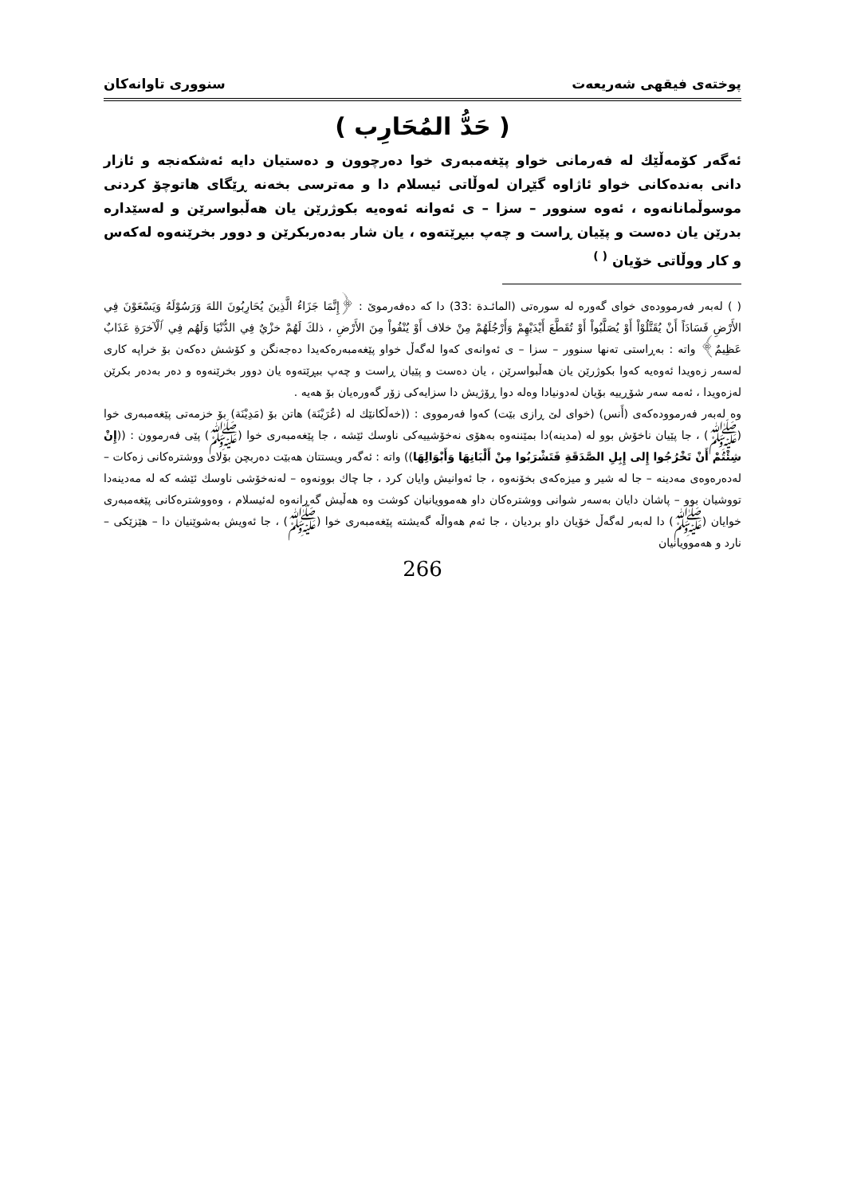پوختەی فیقهی شەریعەت سنووری تاوانەکان
( حَدُّ المُحَارِب )
ئەگەر کۆمەڵێك لە فەرمانی خواو پێغەمبەری خوا دەرچوون و دەستیان دایە ئەشکەنجە و ئازار دانی بەندەکانی خواو ئاژاوە گێڕان لەوڵاتی ئیسلام دا و مەترسی بخەنە ڕێگای هاتوچۆ کردنی موسوڵمانانەوە ، ئەوە سنوور – سزا – ی ئەوانە ئەوەیە بکوژرێن یان هەڵبواسرێن و لەسێداره بدرێن یان دەست و پێیان ڕاست و چەپ ببڕێتەوە ، یان شار بەدەربکرێن و دوور بخرێنەوە لەکەس و کار ووڵاتی خۆیان <sup>( )</sup>
( ) لەبەر فەرموودەی خوای گەورە لە سورەتی (المائـدة :33) دا کە دەفەرموێ : ﴿إِنَّمَا جَزَاءُ الَّذِينَ يُحَارِبُونَ اللهَ وَرَسُوْلَهُ وَيَسْعَوْنَ فِي الأَرْضِ فَسَادَاً أَنْ يُقَتَّلُوْاْ أَوْ يُصَلَّبُواْ أَوْ تُقَطَّعَ أَيْدَيْهِمْ وَأَرْجُلَهُمْ مِنْ خلاف أَوْ يُنْفُواْ مِنَ الأَرْضِ ، ذلكَ لَهُمْ خزْيٌ فِي الدُّنْيَا وَلَهُم فِي ٱلْآخرَةِ عَذَابٌ عَظِيمٌ﴾ واتە : بەڕاستی تەنها سنوور – سزا – ی ئەوانەی کەوا لەگەڵ خواو پێغەمبەرەکەیدا دەجەنگن و کۆشش دەکەن بۆ خراپە کاری لەسەر زەویدا ئەوەیە کەوا بکوژرێن یان هەڵبواسرێن ، یان دەست و پێیان ڕاست و چەپ ببڕێتەوە یان دوور بخرێنەوە و دەر بەدەر بکرێن لەزەویدا ، ئەمە سەر شۆڕییە بۆیان لەدونیادا وەلە دوا ڕۆژیش دا سزایەکی زۆر گەورەیان بۆ هەیە .
وە لەبەر فەرموودەکەی (أَنس) (خوای لێ ڕازی بێت) کەوا فەرمووی : ((خەڵکانێك لە (عُرَيْنَة) هاتن بۆ (مَدِيْنَة) بۆ خزمەتی پێغەمبەری خوا (ﷺ) ، جا پێیان ناخۆش بوو لە (مدینە)دا بمێننەوە بەهۆی نەخۆشییەکی ناوسك ئێشە ، جا پێغەمبەری خوا (ﷺ) پێی فەرموون : ((إِنْ شِئْتُمْ أَنْ تَخْرُجُوا إِلى إِبِلِ الصَّدَقَةِ فَتَشْرَبُوا مِنْ أَلْبَانِهَا وَأَبْوَالِهَا)) واتە : ئەگەر ویستتان هەبێت دەربچن بۆلای ووشترەکانی زەکات – لەدەرەوەی مەدینە – جا لە شیر و میزەکەی بخۆنەوە ، جا ئەوانیش وایان کرد ، جا چاك بوونەوە – لەنەخۆشی ناوسك ئێشە کە لە مەدینەدا تووشیان بوو – پاشان دایان بەسەر شوانی ووشترەکان داو هەموویانیان کوشت وە هەڵیش گەڕانەوە لەئیسلام ، وەووشترەکانی پێغەمبەری خوایان (ﷺ) دا لەبەر لەگەڵ خۆیان داو بردیان ، جا ئەم هەواڵە گەیشتە پێغەمبەری خوا (ﷺ) ، جا ئەویش بەشوێنیان دا – هێزێکی – نارد و هەموویانیان
266